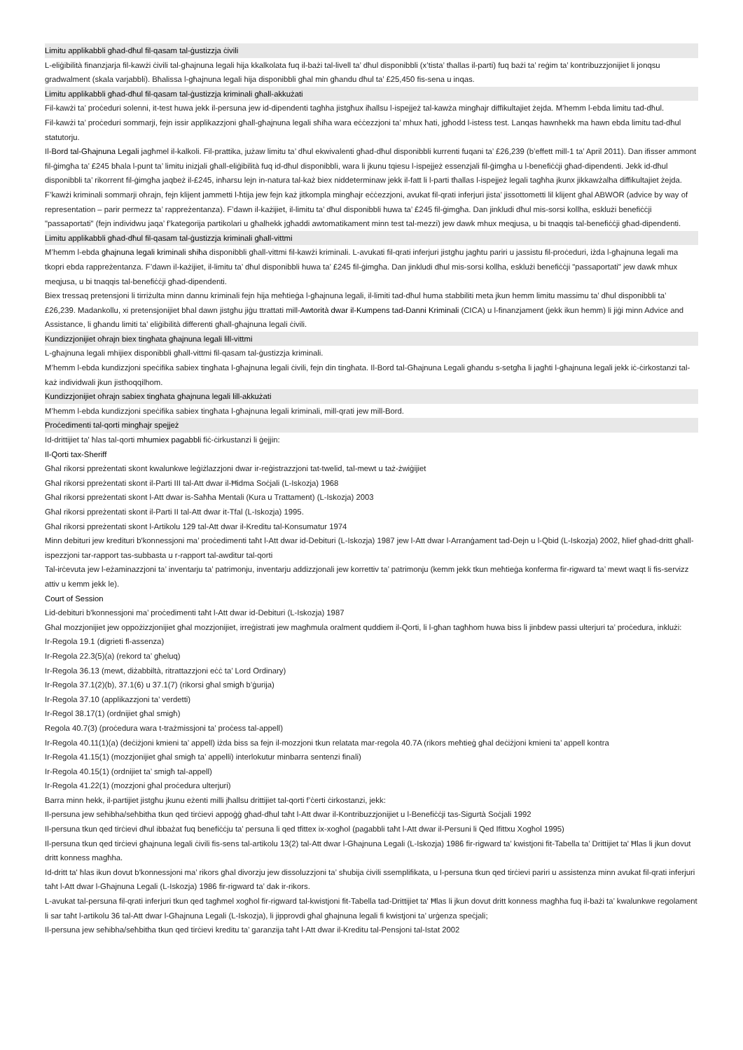Limitu applikabbli għad-dħul fil-qasam tal-ġustizzja ċivili
L-eliġibilità finanzjarja fil-kawżi ċivili tal-għajnuna legali hija kkalkolata fuq il-bażi tal-livell ta’ dħul disponibbli (x’tista’ tħallas il-parti) fuq bażi ta’ reġim ta’ kontribuzzjonijiet li jonqsu gradwalment (skala varjabbli). Bħalissa l-għajnuna legali hija disponibbli għal min għandu dħul ta’ £25,450 fis-sena u inqas.
Limitu applikabbli għad-dħul fil-qasam tal-ġustizzja kriminali għall-akkużati
Fil-kawżi ta’ proċeduri solenni, it-test huwa jekk il-persuna jew id-dipendenti tagħha jistgħux iħallsu l-ispejjeż tal-kawża mingħajr diffikultajiet żejda. M’hemm l-ebda limitu tad-dħul.
Fil-kawżi ta’ proċeduri sommarji, fejn issir applikazzjoni għall-għajnuna legali sħiħa wara eċċezzjoni ta’ mhux ħati, jgħodd l-istess test. Lanqas hawnhekk ma hawn ebda limitu tad-dħul statutorju.
Il-Bord tal-Għajnuna Legali jagħmel il-kalkoli. Fil-prattika, jużaw limitu ta’ dħul ekwivalenti għad-dħul disponibbli kurrenti fuqani ta’ £26,239 (b’effett mill-1 ta’ April 2011). Dan ifisser ammont fil-ġimgħa ta’ £245 bħala l-punt ta’ limitu inizjali għall-eliġibilità fuq id-dħul disponibbli, wara li jkunu tqiesu l-ispejjeż essenzjali fil-ġimgħa u l-benefiċċji għad-dipendenti. Jekk id-dħul disponibbli ta’ rikorrent fil-ġimgħa jaqbeż il-£245, inħarsu lejn in-natura tal-każ biex niddeterminaw jekk il-fatt li l-parti tħallas l-ispejjeż legali tagħha jkunx jikkawżalha diffikultajiet żejda.
F’kawżi kriminali sommarji oħrajn, fejn klijent jammetti l-ħtija jew fejn każ jitkompla mingħajr eċċezzjoni, avukat fil-qrati inferjuri jista’ jissottometti lil klijent għal ABWOR (advice by way of representation – parir permezz ta’ rappreżentanza). F’dawn il-każijiet, il-limitu ta’ dħul disponibbli huwa ta’ £245 fil-ġimgħa. Dan jinkludi dħul mis-sorsi kollha, esklużi benefiċċji "passaportati" (fejn individwu jaqa’ f’kategorija partikolari u għalhekk jgħaddi awtomatikament minn test tal-mezzi) jew dawk mhux meqjusa, u bi tnaqqis tal-benefiċċji għad-dipendenti.
Limitu applikabbli għad-dħul fil-qasam tal-ġustizzja kriminali għall-vittmi
M’hemm l-ebda għajnuna legali kriminali sħiħa disponibbli għall-vittmi fil-kawżi kriminali. L-avukati fil-qrati inferjuri jistgħu jagħtu pariri u jassistu fil-proċeduri, iżda l-għajnuna legali ma tkopri ebda rappreżentanza. F’dawn il-każijiet, il-limitu ta’ dħul disponibbli huwa ta’ £245 fil-ġimgħa. Dan jinkludi dħul mis-sorsi kollha, esklużi benefiċċji "passaportati" jew dawk mhux meqjusa, u bi tnaqqis tal-benefiċċji għad-dipendenti.
Biex tressaq pretensjoni li tirriżulta minn dannu kriminali fejn hija meħtieġa l-għajnuna legali, il-limiti tad-dħul huma stabbiliti meta jkun hemm limitu massimu ta’ dħul disponibbli ta’ £26,239. Madankollu, xi pretensjonijiet bħal dawn jistgħu jiġu ttrattati mill-Awtorità dwar il-Kumpens tad-Danni Kriminali (CICA) u l-finanzjament (jekk ikun hemm) li jiġi minn Advice and Assistance, li għandu limiti ta’ eliġibilità differenti għall-għajnuna legali ċivili.
Kundizzjonijiet oħrajn biex tingħata għajnuna legali lill-vittmi
L-għajnuna legali mhijiex disponibbli għall-vittmi fil-qasam tal-ġustizzja kriminali.
M’hemm l-ebda kundizzjoni speċifika sabiex tingħata l-għajnuna legali ċivili, fejn din tingħata. Il-Bord tal-Għajnuna Legali għandu s-setgħa li jagħti l-għajnuna legali jekk iċ-ċirkostanzi tal-każ individwali jkun jistħoqqilhom.
Kundizzjonijiet oħrajn sabiex tingħata għajnuna legali lill-akkużati
M’hemm l-ebda kundizzjoni speċifika sabiex tingħata l-għajnuna legali kriminali, mill-qrati jew mill-Bord.
Proċedimenti tal-qorti mingħajr spejjeż
Id-drittijiet ta' ħlas tal-qorti mhumiex pagabbli fiċ-ċirkustanzi li ġejjin:
Il-Qorti tax-Sheriff
Għal rikorsi ppreżentati skont kwalunkwe leġiżlazzjoni dwar ir-reġistrazzjoni tat-twelid, tal-mewt u taż-żwiġijiet
Għal rikorsi ppreżentati skont il-Parti III tal-Att dwar il-Ħidma Soċjali (L-Iskozja) 1968
Għal rikorsi ppreżentati skont l-Att dwar is-Saħħa Mentali (Kura u Trattament) (L-Iskozja) 2003
Għal rikorsi ppreżentati skont il-Parti II tal-Att dwar it-Tfal (L-Iskozja) 1995.
Għal rikorsi ppreżentati skont l-Artikolu 129 tal-Att dwar il-Kreditu tal-Konsumatur 1974
Minn debituri jew kredituri b'konnessjoni ma’ proċedimenti taħt l-Att dwar id-Debituri (L-Iskozja) 1987 jew l-Att dwar l-Arranġament tad-Dejn u l-Qbid (L-Iskozja) 2002, ħlief għad-dritt għall-ispezzjoni tar-rapport tas-subbasta u r-rapport tal-awditur tal-qorti
Tal-irċevuta jew l-eżaminazzjoni ta’ inventarju ta’ patrimonju, inventarju addizzjonali jew korrettiv ta’ patrimonju (kemm jekk tkun meħtieġa konferma fir-rigward ta’ mewt waqt li fis-servizz attiv u kemm jekk le).
Court of Session
Lid-debituri b'konnessjoni ma’ proċedimenti taħt l-Att dwar id-Debituri (L-Iskozja) 1987
Għal mozzjonijiet jew oppożizzjonijiet għal mozzjonijiet, irreġistrati jew magħmula oralment quddiem il-Qorti, li l-għan tagħhom huwa biss li jinbdew passi ulterjuri ta’ proċedura, inklużi:
Ir-Regola 19.1 (digrieti fl-assenza)
Ir-Regola 22.3(5)(a) (rekord ta’ għeluq)
Ir-Regola 36.13 (mewt, diżabbiltà, ritrattazzjoni eċċ ta’ Lord Ordinary)
Ir-Regola 37.1(2)(b), 37.1(6) u 37.1(7) (rikorsi għal smigħ b’ġurija)
Ir-Regola 37.10 (applikazzjoni ta’ verdetti)
Ir-Regol 38.17(1) (ordnijiet għal smigħ)
Regola 40.7(3) (proċedura wara t-trażmissjoni ta’ proċess tal-appell)
Ir-Regola 40.11(1)(a) (deċiżjoni kmieni ta’ appell) iżda biss sa fejn il-mozzjoni tkun relatata mar-regola 40.7A (rikors meħtieġ għal deċiżjoni kmieni ta’ appell kontra
Ir-Regola 41.15(1) (mozzjonijiet għal smigħ ta’ appelli) interlokutur minbarra sentenzi finali)
Ir-Regola 40.15(1) (ordnijiet ta’ smigħ tal-appell)
Ir-Regola 41.22(1) (mozzjoni għal proċedura ulterjuri)
Barra minn hekk, il-partijiet jistgħu jkunu eżenti milli jħallsu drittijiet tal-qorti f’ċerti ċirkostanzi, jekk:
Il-persuna jew seħibha/seħbitha tkun qed tirċievi appoġġ għad-dħul taħt l-Att dwar il-Kontribuzzjonijiet u l-Benefiċċji tas-Sigurtà Soċjali 1992
Il-persuna tkun qed tirċievi dħul ibbażat fuq benefiċċju ta’ persuna li qed tfittex ix-xogħol (pagabbli taħt l-Att dwar il-Persuni li Qed Ifittxu Xogħol 1995)
Il-persuna tkun qed tirċievi għajnuna legali ċivili fis-sens tal-artikolu 13(2) tal-Att dwar l-Għajnuna Legali (L-Iskozja) 1986 fir-rigward ta’ kwistjoni fit-Tabella ta’ Drittijiet ta' Ħlas li jkun dovut dritt konness magħha.
Id-dritt ta' ħlas ikun dovut b'konnessjoni ma’ rikors għal divorzju jew dissoluzzjoni ta’ sħubija ċivili ssemplifikata, u l-persuna tkun qed tirċievi pariri u assistenza minn avukat fil-qrati inferjuri taħt l-Att dwar l-Għajnuna Legali (L-Iskozja) 1986 fir-rigward ta’ dak ir-rikors.
L-avukat tal-persuna fil-qrati inferjuri tkun qed tagħmel xogħol fir-rigward tal-kwistjoni fit-Tabella tad-Drittijiet ta' Ħlas li jkun dovut dritt konness magħha fuq il-bażi ta’ kwalunkwe regolament li sar taħt l-artikolu 36 tal-Att dwar l-Għajnuna Legali (L-Iskozja), li jipprovdi għal għajnuna legali fi kwistjoni ta’ urġenza speċjali;
Il-persuna jew seħibha/seħbitha tkun qed tirċievi kreditu ta’ garanzija taħt l-Att dwar il-Kreditu tal-Pensjoni tal-Istat 2002